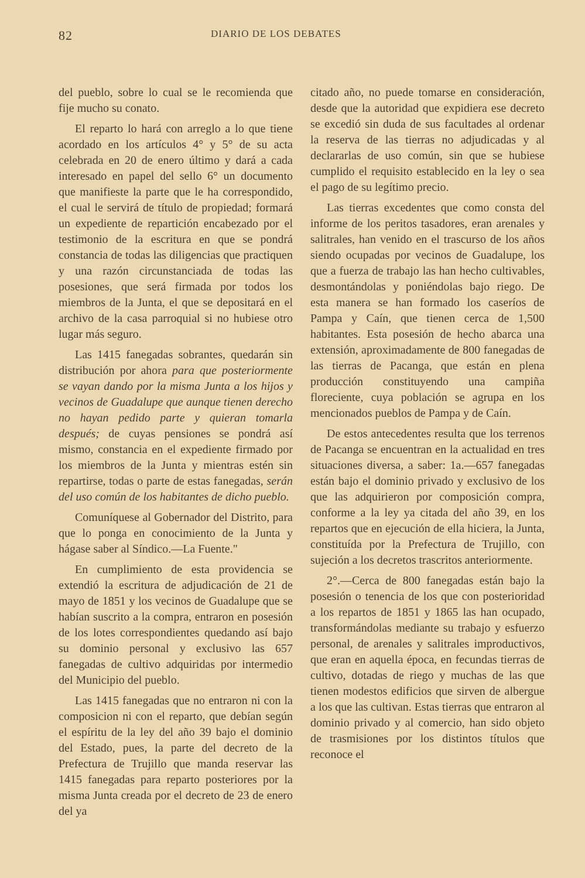82 DIARIO DE LOS DEBATES
del pueblo, sobre lo cual se le recomienda que fije mucho su conato.
El reparto lo hará con arreglo a lo que tiene acordado en los artículos 4° y 5° de su acta celebrada en 20 de enero último y dará a cada interesado en papel del sello 6° un documento que manifieste la parte que le ha correspondido, el cual le servirá de título de propiedad; formará un expediente de repartición encabezado por el testimonio de la escritura en que se pondrá constancia de todas las diligencias que practiquen y una razón circunstanciada de todas las posesiones, que será firmada por todos los miembros de la Junta, el que se depositará en el archivo de la casa parroquial si no hubiese otro lugar más seguro.
Las 1415 fanegadas sobrantes, quedarán sin distribución por ahora para que posteriormente se vayan dando por la misma Junta a los hijos y vecinos de Guadalupe que aunque tienen derecho no hayan pedido parte y quieran tomarla después; de cuyas pensiones se pondrá así mismo, constancia en el expediente firmado por los miembros de la Junta y mientras estén sin repartirse, todas o parte de estas fanegadas, serán del uso común de los habitantes de dicho pueblo.
Comuníquese al Gobernador del Distrito, para que lo ponga en conocimiento de la Junta y hágase saber al Síndico.—La Fuente."
En cumplimiento de esta providencia se extendió la escritura de adjudicación de 21 de mayo de 1851 y los vecinos de Guadalupe que se habían suscrito a la compra, entraron en posesión de los lotes correspondientes quedando así bajo su dominio personal y exclusivo las 657 fanegadas de cultivo adquiridas por intermedio del Municipio del pueblo.
Las 1415 fanegadas que no entraron ni con la composicion ni con el reparto, que debían según el espíritu de la ley del año 39 bajo el dominio del Estado, pues, la parte del decreto de la Prefectura de Trujillo que manda reservar las 1415 fanegadas para reparto posteriores por la misma Junta creada por el decreto de 23 de enero del ya
citado año, no puede tomarse en consideración, desde que la autoridad que expidiera ese decreto se excedió sin duda de sus facultades al ordenar la reserva de las tierras no adjudicadas y al declararlas de uso común, sin que se hubiese cumplido el requisito establecido en la ley o sea el pago de su legítimo precio.
Las tierras excedentes que como consta del informe de los peritos tasadores, eran arenales y salitrales, han venido en el trascurso de los años siendo ocupadas por vecinos de Guadalupe, los que a fuerza de trabajo las han hecho cultivables, desmontándolas y poniéndolas bajo riego. De esta manera se han formado los caseríos de Pampa y Caín, que tienen cerca de 1,500 habitantes. Esta posesión de hecho abarca una extensión, aproximadamente de 800 fanegadas de las tierras de Pacanga, que están en plena producción constituyendo una campiña floreciente, cuya población se agrupa en los mencionados pueblos de Pampa y de Caín.
De estos antecedentes resulta que los terrenos de Pacanga se encuentran en la actualidad en tres situaciones diversa, a saber: 1a.—657 fanegadas están bajo el dominio privado y exclusivo de los que las adquirieron por composición compra, conforme a la ley ya citada del año 39, en los repartos que en ejecución de ella hiciera, la Junta, constituída por la Prefectura de Trujillo, con sujeción a los decretos trascritos anteriormente.
2°.—Cerca de 800 fanegadas están bajo la posesión o tenencia de los que con posterioridad a los repartos de 1851 y 1865 las han ocupado, transformándolas mediante su trabajo y esfuerzo personal, de arenales y salitrales improductivos, que eran en aquella época, en fecundas tierras de cultivo, dotadas de riego y muchas de las que tienen modestos edificios que sirven de albergue a los que las cultivan. Estas tierras que entraron al dominio privado y al comercio, han sido objeto de trasmisiones por los distintos títulos que reconoce el